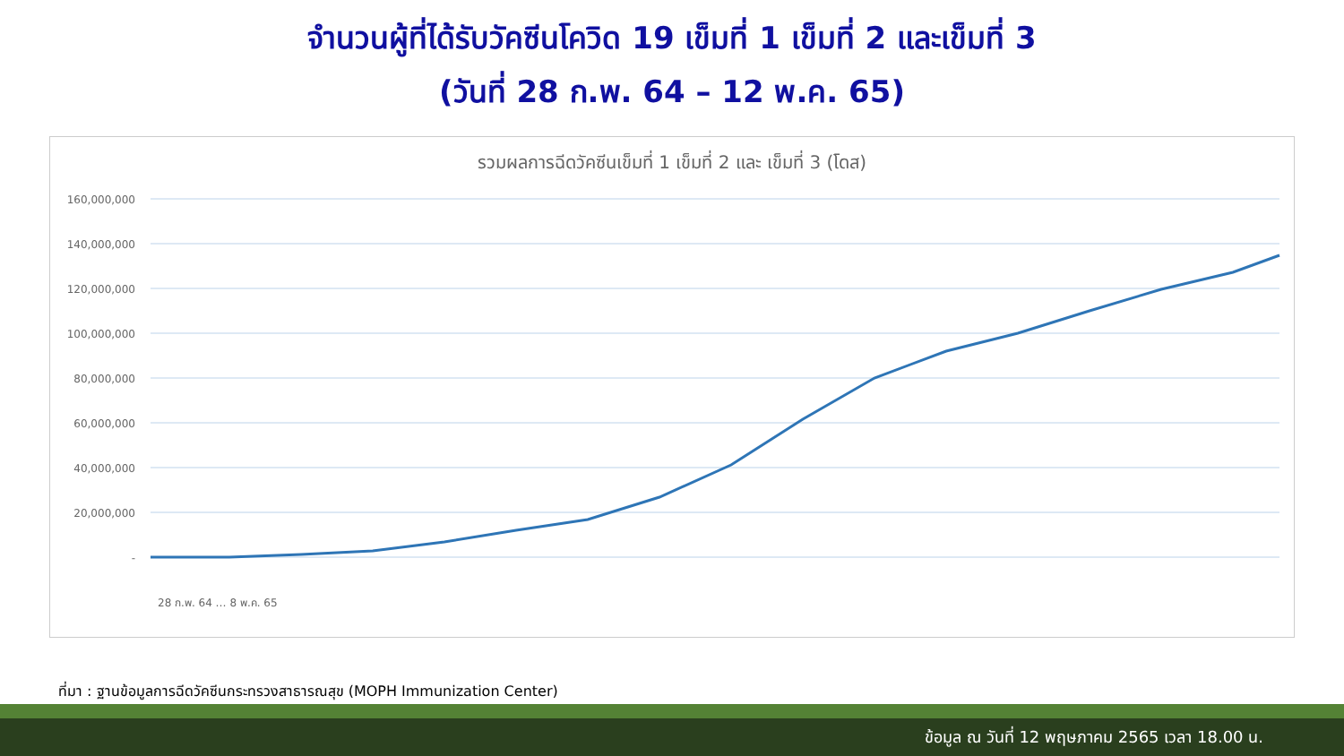จำนวนผู้ที่ได้รับวัคซีนโควิด 19 เข็มที่ 1 เข็มที่ 2 และเข็มที่ 3
(วันที่ 28 ก.พ. 64 – 12 พ.ค. 65)
รวมผลการฉีดวัคซีนเข็มที่ 1 เข็มที่ 2 และ เข็มที่ 3 (โดส)
160,000,000
140,000,000
120,000,000
100,000,000
80,000,000
60,000,000
40,000,000
20,000,000
-
28 ก.พ. 64 … 8 พ.ค. 65
ที่มา : ฐานข้อมูลการฉีดวัคซีนกระทรวงสาธารณสุข (MOPH Immunization Center)
ข้อมูล ณ วันที่ 12 พฤษภาคม 2565 เวลา 18.00 น.